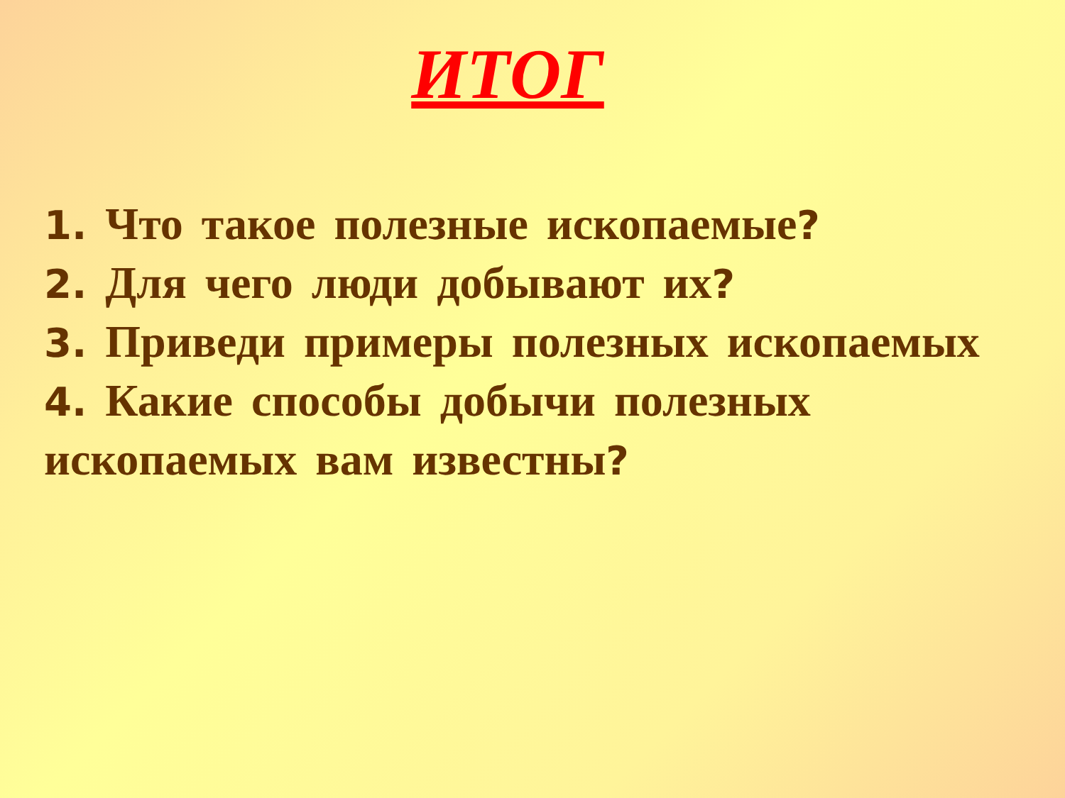ИТОГ
1. Что такое полезные ископаемые?
2. Для чего люди добывают их?
3. Приведи примеры полезных ископаемых
4. Какие способы добычи полезных ископаемых вам известны?